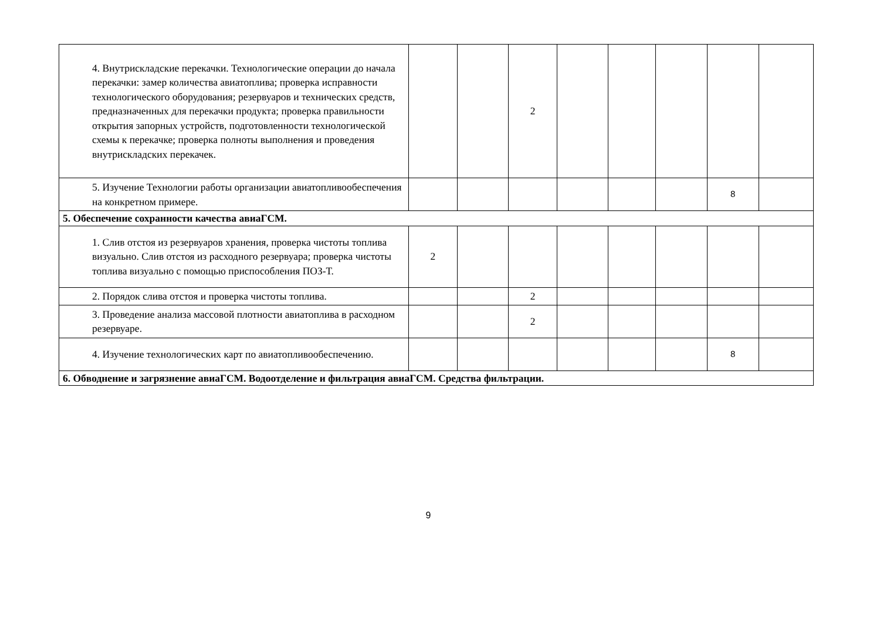| 4. Внутрискладские перекачки. Технологические операции до начала перекачки: замер количества авиатоплива; проверка исправности технологического оборудования; резервуаров и технических средств, предназначенных для перекачки продукта; проверка правильности открытия запорных устройств, подготовленности технологической схемы к перекачке; проверка полноты выполнения и проведения внутрискладских перекачек. | | | 2 | | | | | |
| 5. Изучение Технологии работы организации авиатопливообеспечения на конкретном примере. | | | | | | | 8 | |
| 5. Обеспечение сохранности качества авиаГСМ. | | | | | | | | |
| 1. Слив отстоя из резервуаров хранения, проверка чистоты топлива визуально. Слив отстоя из расходного резервуара; проверка чистоты топлива визуально с помощью приспособления ПОЗ-Т. | 2 | | | | | | | |
| 2. Порядок слива отстоя и проверка чистоты топлива. | | | 2 | | | | | |
| 3. Проведение анализа массовой плотности авиатоплива в расходном резервуаре. | | | 2 | | | | | |
| 4. Изучение технологических карт по авиатопливообеспечению. | | | | | | | 8 | |
| 6. Обводнение и загрязнение авиаГСМ. Водоотделение и фильтрация авиаГСМ. Средства фильтрации. | | | | | | | | |
9